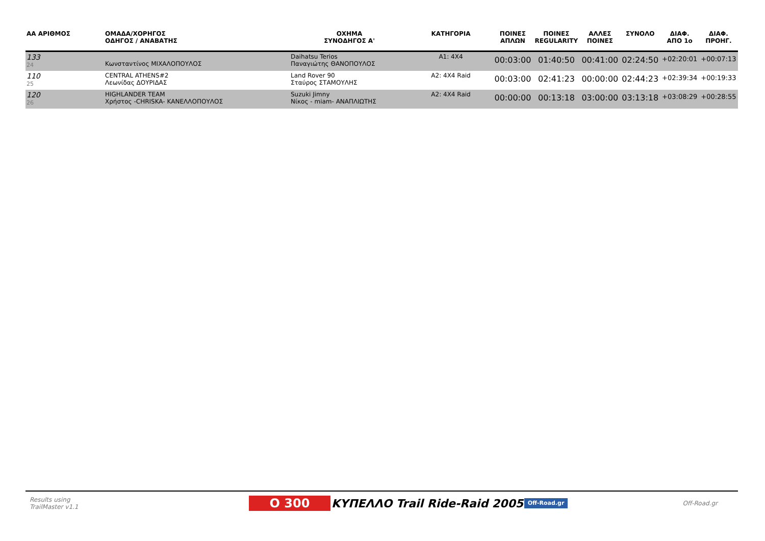| ΑΑ ΑΡΙΘΜΟΣ | ΟΜΑΔΑ/ΧΟΡΗΓΟΣ ΟΔΗΓΟΣ / ΑΝΑΒΑΤΗΣ | ΟΧΗΜΑ ΣΥΝΟΔΗΓΟΣ Α' | ΚΑΤΗΓΟΡΙΑ | ΠΟΙΝΕΣ ΑΠΛΩΝ | ΠΟΙΝΕΣ REGULARITY | ΑΛΛΕΣ ΠΟΙΝΕΣ | ΣΥΝΟΛΟ | ΔΙΑΦ. ΑΠΟ 1ο | ΔΙΑΦ. ΠΡΟΗΓ. |
| --- | --- | --- | --- | --- | --- | --- | --- | --- | --- |
| 133 24 | Κωνσταντίνος ΜΙΧΑΛΟΠΟΥΛΟΣ | Daihatsu Terios Παναγιώτης ΘΑΝΟΠΟΥΛΟΣ | A1: 4X4 | 00:03:00 | 01:40:50 | 00:41:00 | 02:24:50 | +02:20:01 | +00:07:13 |
| 110 25 | CENTRAL ATHENS#2 Λεωνίδας ΔΟΥΡΙΔΑΣ | Land Rover 90 Σταύρος ΣΤΑΜΟΥΛΗΣ | A2: 4X4 Raid | 00:03:00 | 02:41:23 | 00:00:00 | 02:44:23 | +02:39:34 | +00:19:33 |
| 120 26 | HIGHLANDER TEAM Χρήστος -CHRISKA- ΚΑΝΕΛΛΟΠΟΥΛΟΣ | Suzuki Jimny Νίκος - miam- ΑΝΑΠΛΙΩΤΗΣ | A2: 4X4 Raid | 00:00:00 | 00:13:18 | 03:00:00 | 03:13:18 | +03:08:29 | +00:28:55 |
Results using
TrailMaster v1.1
O 300
ΚΥΠΕΛΛΟ Trail Ride-Raid 2005
Off-Road.gr
Off-Road.gr